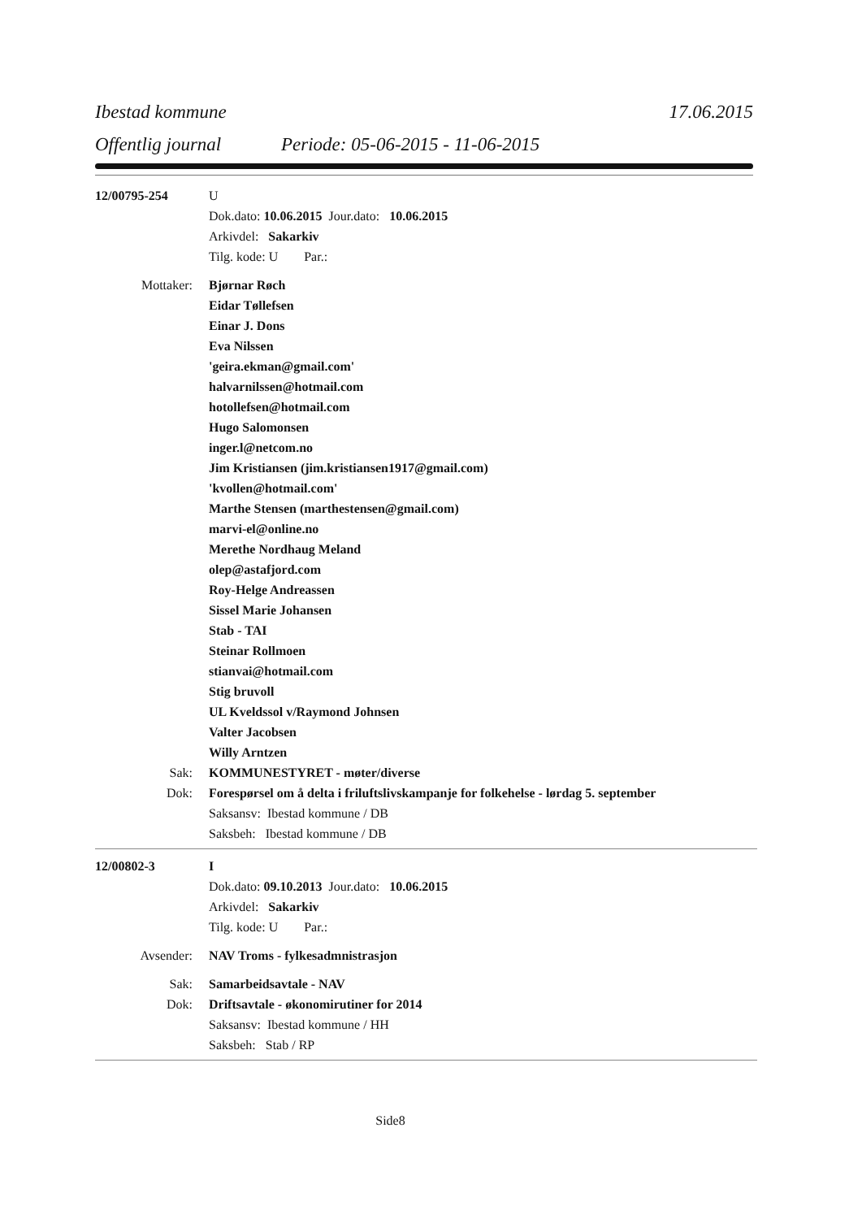Ibestad kommune 17.06.2015
Offentlig journal Periode: 05-06-2015 - 11-06-2015
12/00795-254 U
Dok.dato: 10.06.2015 Jour.dato: 10.06.2015
Arkivdel: Sakarkiv
Tilg. kode: U Par.:
Mottaker: Bjørnar Røch
Eidar Tøllefsen
Einar J. Dons
Eva Nilssen
'geira.ekman@gmail.com'
halvarnilssen@hotmail.com
hotollefsen@hotmail.com
Hugo Salomonsen
inger.l@netcom.no
Jim Kristiansen (jim.kristiansen1917@gmail.com)
'kvollen@hotmail.com'
Marthe Stensen (marthestensen@gmail.com)
marvi-el@online.no
Merethe Nordhaug Meland
olep@astafjord.com
Roy-Helge Andreassen
Sissel Marie Johansen
Stab - TAI
Steinar Rollmoen
stianvai@hotmail.com
Stig bruvoll
UL Kveldssol v/Raymond Johnsen
Valter Jacobsen
Willy Arntzen
Sak: KOMMUNESTYRET - møter/diverse
Dok: Forespørsel om å delta i friluftslivskampanje for folkehelse - lørdag 5. september
Saksansv: Ibestad kommune / DB
Saksbeh: Ibestad kommune / DB
12/00802-3 I
Dok.dato: 09.10.2013 Jour.dato: 10.06.2015
Arkivdel: Sakarkiv
Tilg. kode: U Par.:
Avsender: NAV Troms - fylkesadmnistrasjon
Sak: Samarbeidsavtale - NAV
Dok: Driftsavtale - økonomirutiner for 2014
Saksansv: Ibestad kommune / HH
Saksbeh: Stab / RP
Side8